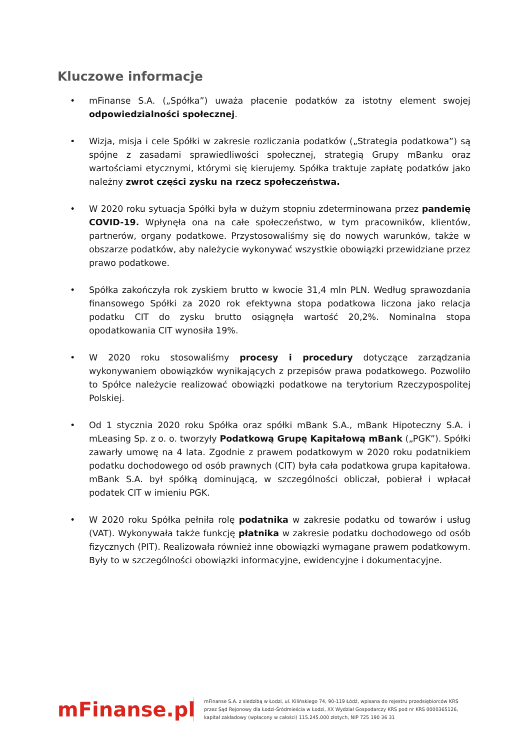Kluczowe informacje
• mFinanse S.A. („Spółka”) uważa płacenie podatków za istotny element swojej odpowiedzialności społecznej.
• Wizja, misja i cele Spółki w zakresie rozliczania podatków („Strategia podatkowa”) są spójne z zasadami sprawiedliwości społecznej, strategią Grupy mBanku oraz wartościami etycznymi, którymi się kierujemy. Spółka traktuje zapłatę podatków jako należny zwrot części zysku na rzecz społeczeństwa.
• W 2020 roku sytuacja Spółki była w dużym stopniu zdeterminowana przez pandemię COVID-19. Wpłynęła ona na całe społeczeństwo, w tym pracowników, klientów, partnerów, organy podatkowe. Przystosowaliśmy się do nowych warunków, także w obszarze podatków, aby należycie wykonywać wszystkie obowiązki przewidziane przez prawo podatkowe.
• Spółka zakończyła rok zyskiem brutto w kwocie 31,4 mln PLN. Według sprawozdania finansowego Spółki za 2020 rok efektywna stopa podatkowa liczona jako relacja podatku CIT do zysku brutto osiągnęła wartość 20,2%. Nominalna stopa opodatkowania CIT wynosiła 19%.
• W 2020 roku stosowaliśmy procesy i procedury dotyczące zarządzania wykonywaniem obowiązków wynikających z przepisów prawa podatkowego. Pozwoliło to Spółce należycie realizować obowiązki podatkowe na terytorium Rzeczypospolitej Polskiej.
• Od 1 stycznia 2020 roku Spółka oraz spółki mBank S.A., mBank Hipoteczny S.A. i mLeasing Sp. z o. o. tworzyły Podatkową Grupę Kapitałową mBank („PGK”). Spółki zawarły umowę na 4 lata. Zgodnie z prawem podatkowym w 2020 roku podatnikiem podatku dochodowego od osób prawnych (CIT) była cała podatkowa grupa kapitałowa. mBank S.A. był spółką dominującą, w szczególności obliczał, pobierał i wpłacał podatek CIT w imieniu PGK.
• W 2020 roku Spółka pełniła rolę podatnika w zakresie podatku od towarów i usług (VAT). Wykonywała także funkcję płatnika w zakresie podatku dochodowego od osób fizycznych (PIT). Realizowała również inne obowiązki wymagane prawem podatkowym. Były to w szczególności obowiązki informacyjne, ewidencyjne i dokumentacyjne.
mFinanse.pl
mFinanse S.A. z siedzibą w Łodzi, ul. Kilińskiego 74, 90-119 Łódź, wpisana do rejestru przedsiębiorców KRS
przez Sąd Rejonowy dla Łodzi-Śródmieścia w Łodzi, XX Wydział Gospodarczy KRS pod nr KRS 0000365126,
kapitał zakładowy (wpłacony w całości) 115.245.000 złotych, NIP 725 190 36 31